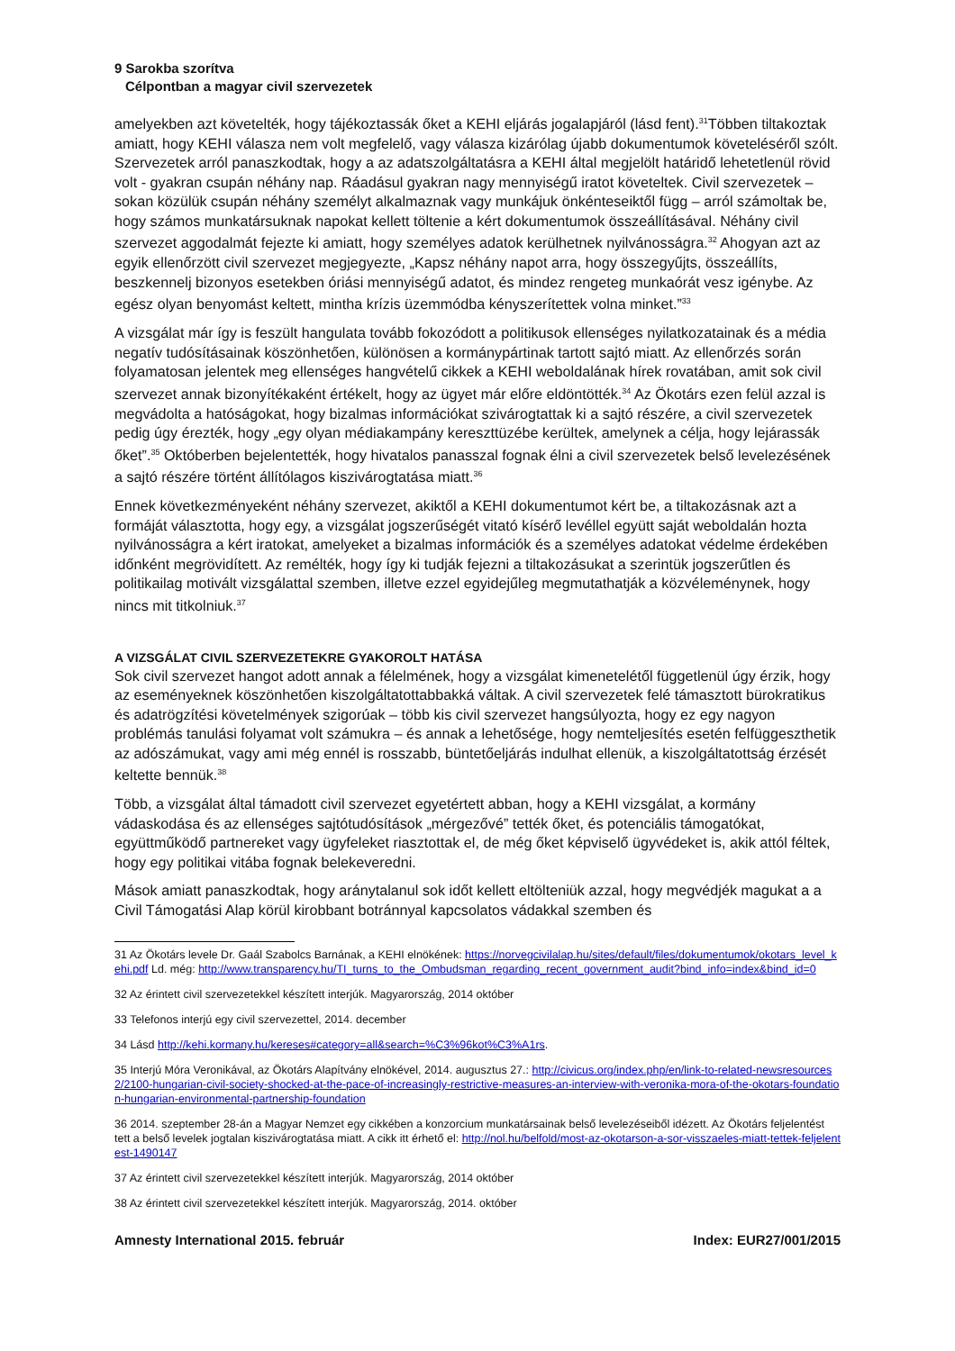9 Sarokba szorítva
Célpontban a magyar civil szervezetek
amelyekben azt követelték, hogy tájékoztassák őket a KEHI eljárás jogalapjáról (lásd fent).<sup>31</sup>Többen tiltakoztak amiatt, hogy KEHI válasza nem volt megfelelő, vagy válasza kizárólag újabb dokumentumok követeléséről szólt. Szervezetek arról panaszkodtak, hogy a az adatszolgáltatásra a KEHI által megjelölt határidő lehetetlenül rövid volt - gyakran csupán néhány nap. Ráadásul gyakran nagy mennyiségű iratot követeltek. Civil szervezetek – sokan közülük csupán néhány személyt alkalmaznak vagy munkájuk önkénteseiktől függ – arról számoltak be, hogy számos munkatársuknak napokat kellett töltenie a kért dokumentumok összeállításával. Néhány civil szervezet aggodalmát fejezte ki amiatt, hogy személyes adatok kerülhetnek nyilvánosságra.<sup>32</sup> Ahogyan azt az egyik ellenőrzött civil szervezet megjegyezte, „Kapsz néhány napot arra, hogy összegyűjts, összeállíts, beszkennelj bizonyos esetekben óriási mennyiségű adatot, és mindez rengeteg munkaórát vesz igénybe. Az egész olyan benyomást keltett, mintha krízis üzemmódba kényszerítettek volna minket.”<sup>33</sup>
A vizsgálat már így is feszült hangulata tovább fokozódott a politikusok ellenséges nyilatkozatainak és a média negatív tudósításainak köszönhetően, különösen a kormánypártinak tartott sajtó miatt. Az ellenőrzés során folyamatosan jelentek meg ellenséges hangvételű cikkek a KEHI weboldalának hírek rovatában, amit sok civil szervezet annak bizonyítékaként értékelt, hogy az ügyet már előre eldöntötték.<sup>34</sup> Az Ökotárs ezen felül azzal is megvádolta a hatóságokat, hogy bizalmas információkat szivárogtattak ki a sajtó részére, a civil szervezetek pedig úgy érezték, hogy „egy olyan médiakampány kereszttüzébe kerültek, amelynek a célja, hogy lejárassák őket”.<sup>35</sup> Októberben bejelentették, hogy hivatalos panasszal fognak élni a civil szervezetek belső levelezésének a sajtó részére történt állítólagos kiszivárogtatása miatt.<sup>36</sup>
Ennek következményeként néhány szervezet, akiktől a KEHI dokumentumot kért be, a tiltakozásnak azt a formáját választotta, hogy egy, a vizsgálat jogszerűségét vitató kísérő levéllel együtt saját weboldalán hozta nyilvánosságra a kért iratokat, amelyeket a bizalmas információk és a személyes adatokat védelme érdekében időnként megrövidített. Az remélték, hogy így ki tudják fejezni a tiltakozásukat a szerintük jogszerűtlen és politikailag motivált vizsgálattal szemben, illetve ezzel egyidejűleg megmutathatják a közvéleménynek, hogy nincs mit titkolniuk.<sup>37</sup>
A VIZSGÁLAT CIVIL SZERVEZETEKRE GYAKOROLT HATÁSA
Sok civil szervezet hangot adott annak a félelmének, hogy a vizsgálat kimenetelétől függetlenül úgy érzik, hogy az eseményeknek köszönhetően kiszolgáltatottabbakká váltak. A civil szervezetek felé támasztott bürokratikus és adatrögzítési követelmények szigorúak – több kis civil szervezet hangsúlyozta, hogy ez egy nagyon problémás tanulási folyamat volt számukra – és annak a lehetősége, hogy nemteljesítés esetén felfüggeszthetik az adószámukat, vagy ami még ennél is rosszabb, büntetőeljárás indulhat ellenük, a kiszolgáltatottság érzését keltette bennük.<sup>38</sup>
Több, a vizsgálat által támadott civil szervezet egyetértett abban, hogy a KEHI vizsgálat, a kormány vádaskodása és az ellenséges sajtótudósítások „mérgezővé” tették őket, és potenciális támogatókat, együttműködő partnereket vagy ügyfeleket riasztottak el, de még őket képviselő ügyvédeket is, akik attól féltek, hogy egy politikai vitába fognak belekeveredni.
Mások amiatt panaszkodtak, hogy aránytalanul sok időt kellett eltölteniük azzal, hogy megvédjék magukat a a Civil Támogatási Alap körül kirobbant botránnyal kapcsolatos vádakkal szemben és
31 Az Ökotárs levele Dr. Gaál Szabolcs Barnának, a KEHI elnökének: https://norvegcivilalap.hu/sites/default/files/dokumentumok/okotars_level_kehi.pdf Ld. még: http://www.transparency.hu/TI_turns_to_the_Ombudsman_regarding_recent_government_audit?bind_info=index&bind_id=0
32 Az érintett civil szervezetekkel készített interjúk. Magyarország, 2014 október
33 Telefonos interjú egy civil szervezettel, 2014. december
34 Lásd http://kehi.kormany.hu/kereses#category=all&search=%C3%96kot%C3%A1rs.
35 Interjú Móra Veronikával, az Ökotárs Alapítvány elnökével, 2014. augusztus 27.: http://civicus.org/index.php/en/link-to-related-newsresources2/2100-hungarian-civil-society-shocked-at-the-pace-of-increasingly-restrictive-measures-an-interview-with-veronika-mora-of-the-okotars-foundation-hungarian-environmental-partnership-foundation
36 2014. szeptember 28-án a Magyar Nemzet egy cikkében a konzorcium munkatársainak belső levelezéseiből idézett. Az Ökotárs feljelentést tett a belső levelek jogtalan kiszivárogtatása miatt. A cikk itt érhető el: http://nol.hu/belfold/most-az-okotarson-a-sor-visszaeles-miatt-tettek-feljelentest-1490147
37 Az érintett civil szervezetekkel készített interjúk. Magyarország, 2014 október
38 Az érintett civil szervezetekkel készített interjúk. Magyarország, 2014. október
Amnesty International 2015. február Index: EUR27/001/2015